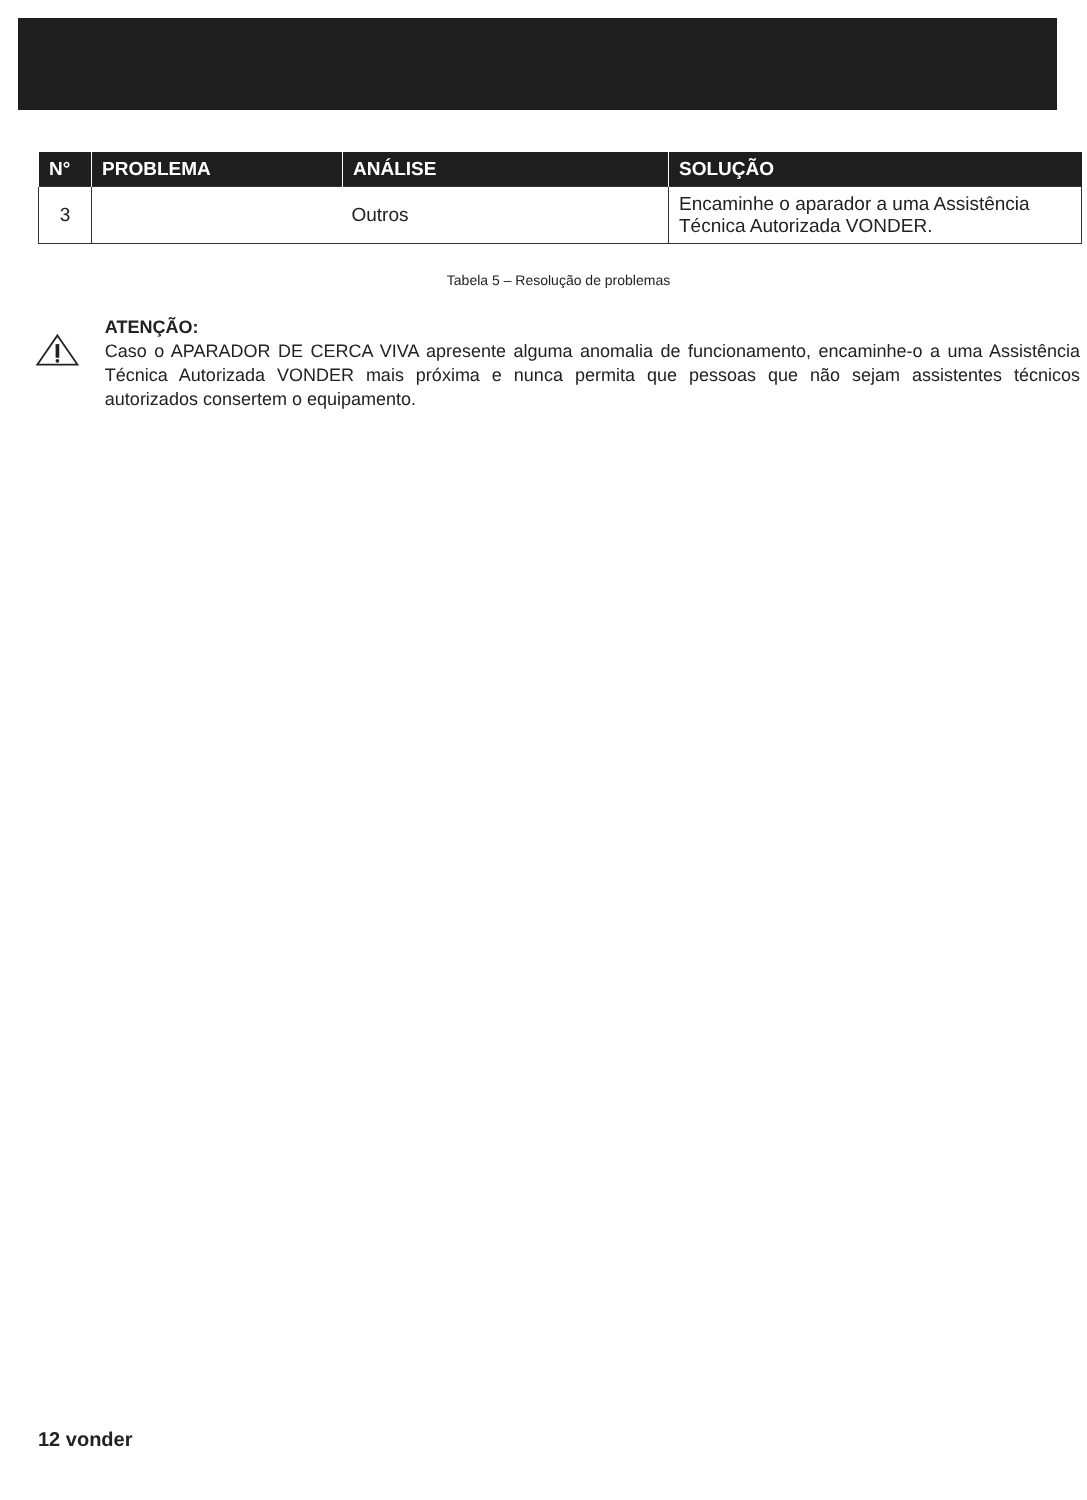| N° | PROBLEMA | ANÁLISE | SOLUÇÃO |
| --- | --- | --- | --- |
| 3 | Outros | | Encaminhe o aparador a uma Assistência Técnica Autorizada VONDER. |
Tabela 5 – Resolução de problemas
ATENÇÃO:
Caso o APARADOR DE CERCA VIVA apresente alguma anomalia de funcionamento, encaminhe-o a uma Assistência Técnica Autorizada VONDER mais próxima e nunca permita que pessoas que não sejam assistentes técnicos autorizados consertem o equipamento.
12 vonder